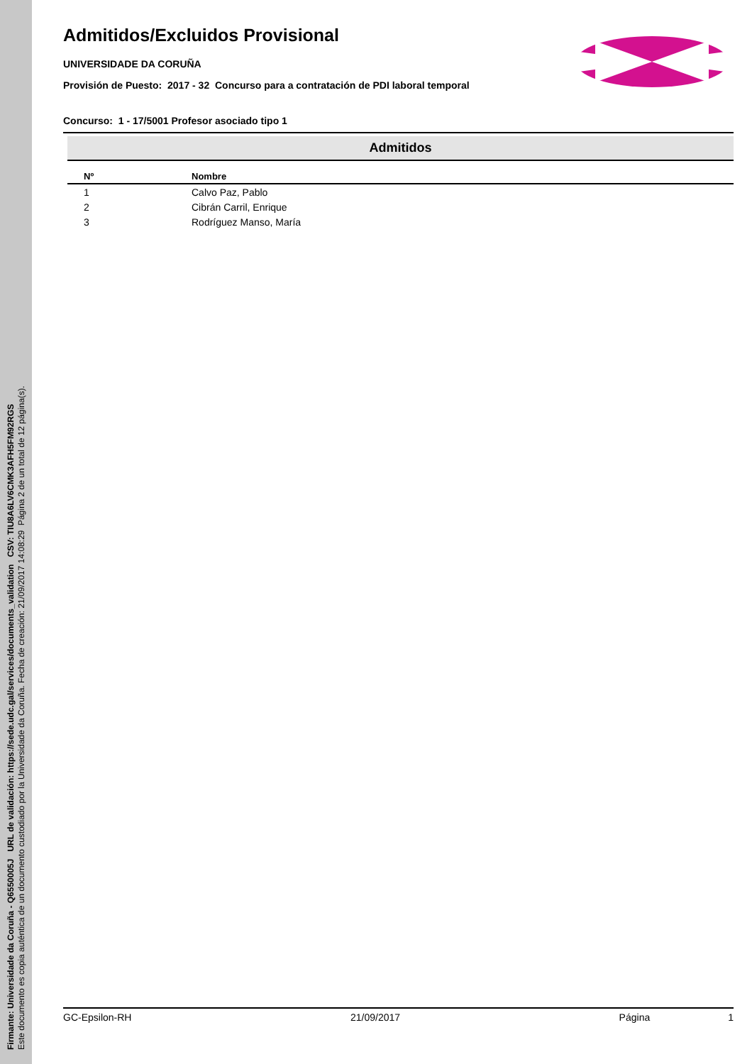Firmante: Universidade da Coruña - Q6550005J URL de validación: https://sede.udc.gal/services/documents_validation CSV: TIU8A6LV6CMK3AFH5FM92RGS
Este documento es copia auténtica de un documento custodiado por la Universidade da Coruña. Fecha de creación: 21/09/2017 14:08:29 Página 2 de un total de 12 página(s).
Admitidos/Excluidos Provisional
UNIVERSIDADE DA CORUÑA
Provisión de Puesto: 2017 - 32 Concurso para a contratación de PDI laboral temporal
Concurso: 1 - 17/5001 Profesor asociado tipo 1
Admitidos
| Nº | Nombre |
| --- | --- |
| 1 | Calvo Paz, Pablo |
| 2 | Cibrán Carril, Enrique |
| 3 | Rodríguez Manso, María |
GC-Epsilon-RH 21/09/2017 Página 1